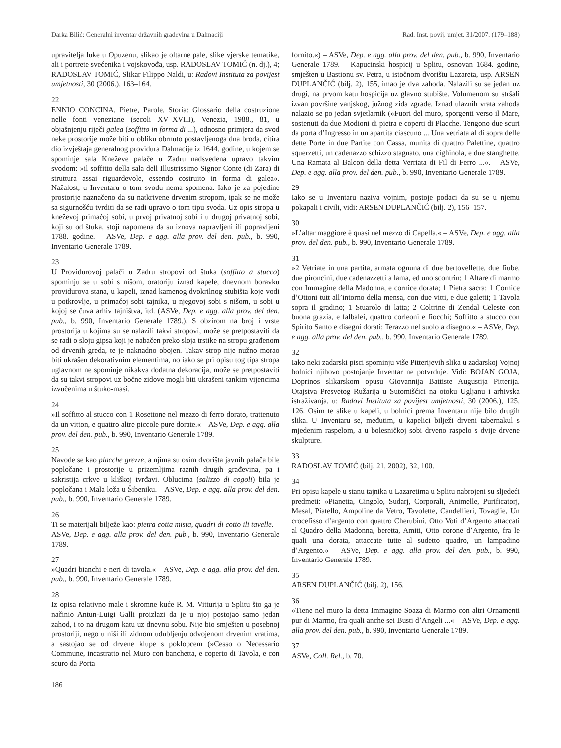Darka Bilić: Generalni inventar državnih građevina u Dalmaciji Rad. Inst. povij. umjet. 31/2007. (179–188)
upravitelja luke u Opuzenu, slikao je oltarne pale, slike vjerske tematike, ali i portrete svećenika i vojskovođa, usp. RADOSLAV TOMIĆ (n. dj.), 4; RADOSLAV TOMIĆ, Slikar Filippo Naldi, u: Radovi Instituta za povijest umjetnosti, 30 (2006.), 163–164.
22
ENNIO CONCINA, Pietre, Parole, Storia: Glossario della costruzione nelle fonti veneziane (secoli XV–XVIII), Venezia, 1988., 81, u objašnjenju riječi galea (soffitto in forma di ...), odnosno primjera da svod neke prostorije može biti u obliku obrnuto postavljenoga dna broda, citira dio izvještaja generalnog providura Dalmacije iz 1644. godine, u kojem se spominje sala Kneževe palače u Zadru nadsvedena upravo takvim svodom: »il soffitto della sala dell Illustrissimo Signor Conte (di Zara) di struttura assai riguardevole, essendo costruito in forma di galea«. Nažalost, u Inventaru o tom svodu nema spomena. Iako je za pojedine prostorije naznačeno da su natkrivene drvenim stropom, ipak se ne može sa sigurnošću tvrditi da se radi upravo o tom tipu svoda. Uz opis stropa u kneževoj primaćoj sobi, u prvoj privatnoj sobi i u drugoj privatnoj sobi, koji su od štuka, stoji napomena da su iznova napravljeni ili popravljeni 1788. godine. – ASVe, Dep. e agg. alla prov. del den. pub., b. 990, Inventario Generale 1789.
23
U Providurovoj palači u Zadru stropovi od štuka (soffitto a stucco) spominju se u sobi s nišom, oratoriju iznad kapele, dnevnom boravku providurova stana, u kapeli, iznad kamenog dvokrilnog stubišta koje vodi u potkrovlje, u primaćoj sobi tajnika, u njegovoj sobi s nišom, u sobi u kojoj se čuva arhiv tajništva, itd. (ASVe, Dep. e agg. alla prov. del den. pub., b. 990, Inventario Generale 1789.). S obzirom na broj i vrste prostorija u kojima su se nalazili takvi stropovi, može se pretpostaviti da se radi o sloju gipsa koji je nabačen preko sloja trstike na stropu građenom od drvenih greda, te je naknadno obojen. Takav strop nije nužno morao biti ukrašen dekorativnim elementima, no iako se pri opisu tog tipa stropa uglavnom ne spominje nikakva dodatna dekoracija, može se pretpostaviti da su takvi stropovi uz bočne zidove mogli biti ukrašeni tankim vijencima izvučenima u štuko-masi.
24
»Il soffitto al stucco con 1 Rosettone nel mezzo di ferro dorato, trattenuto da un vitton, e quattro altre piccole pure dorate.« – ASVe, Dep. e agg. alla prov. del den. pub., b. 990, Inventario Generale 1789.
25
Navode se kao placche grezze, a njima su osim dvorišta javnih palača bile popločane i prostorije u prizemljima raznih drugih građevina, pa i sakristija crkve u kliškoj tvrđavi. Oblucima (salizzo di cogoli) bila je popločana i Mala loža u Šibeniku. – ASVe, Dep. e agg. alla prov. del den. pub., b. 990, Inventario Generale 1789.
26
Ti se materijali bilježe kao: pietra cotta mista, quadri di cotto ili tavelle. – ASVe, Dep. e agg. alla prov. del den. pub., b. 990, Inventario Generale 1789.
27
»Quadri bianchi e neri di tavola.« – ASVe, Dep. e agg. alla prov. del den. pub., b. 990, Inventario Generale 1789.
28
Iz opisa relativno male i skromne kuće R. M. Vitturija u Splitu što ga je načinio Antun-Luigi Galli proizlazi da je u njoj postojao samo jedan zahod, i to na drugom katu uz dnevnu sobu. Nije bio smješten u posebnoj prostoriji, nego u niši ili zidnom udubljenju odvojenom drvenim vratima, a sastojao se od drvene klupe s poklopcem (»Cesso o Necessario Commune, incastratto nel Muro con banchetta, e coperto di Tavola, e con scuro da Porta
fornito.«) – ASVe, Dep. e agg. alla prov. del den. pub., b. 990, Inventario Generale 1789. – Kapucinski hospicij u Splitu, osnovan 1684. godine, smješten u Bastionu sv. Petra, u istočnom dvorištu Lazareta, usp. ARSEN DUPLANČIĆ (bilj. 2), 155, imao je dva zahoda. Nalazili su se jedan uz drugi, na prvom katu hospicija uz glavno stubište. Volumenom su stršali izvan površine vanjskog, južnog zida zgrade. Iznad ulaznih vrata zahoda nalazio se po jedan svjetlarnik (»Fuori del muro, sporgenti verso il Mare, sostenuti da due Modioni di pietra e coperti di Placche. Tengono due scuri da porta d’Ingresso in un apartita ciascuno ... Una vetriata al di sopra delle dette Porte in due Partite con Cassa, munita di quattro Palettine, quattro squerzetti, un cadenazzo schizzo stagnato, una cighinola, e due stanghette. Una Ramata al Balcon della detta Verriata di Fil di Ferro ...«. – ASVe, Dep. e agg. alla prov. del den. pub., b. 990, Inventario Generale 1789.
29
Iako se u Inventaru naziva vojnim, postoje podaci da su se u njemu pokapali i civili, vidi: ARSEN DUPLANČIĆ (bilj. 2), 156–157.
30
»L’altar maggiore è quasi nel mezzo di Capella.« – ASVe, Dep. e agg. alla prov. del den. pub., b. 990, Inventario Generale 1789.
31
»2 Vetriate in una partita, armata ognuna di due bertovellette, due fiube, due pironcini, due cadenazzetti a lama, ed uno scontrin; 1 Altare di marmo con Immagine della Madonna, e cornice dorata; 1 Pietra sacra; 1 Cornice d’Ottoni tutt all’intorno della mensa, con due vitti, e due galetti; 1 Tavola sopra il gradino; 1 Stuarolo di latta; 2 Coltrine di Zendal Celeste con buona grazia, e falbalei, quattro corleoni e fiocchi; Soffitto a stucco con Spirito Santo e disegni dorati; Terazzo nel suolo a disegno.« – ASVe, Dep. e agg. alla prov. del den. pub., b. 990, Inventario Generale 1789.
32
Iako neki zadarski pisci spominju više Pitterijevih slika u zadarskoj Vojnoj bolnici njihovo postojanje Inventar ne potvrđuje. Vidi: BOJAN GOJA, Doprinos slikarskom opusu Giovannija Battiste Augustija Pitterija. Otajstva Presvetog Ružarija u Sutomišćici na otoku Ugljanu i arhivska istraživanja, u: Radovi Instituta za povijest umjetnosti, 30 (2006.), 125, 126. Osim te slike u kapeli, u bolnici prema Inventaru nije bilo drugih slika. U Inventaru se, međutim, u kapelici bilježi drveni tabernakul s mjedenim raspelom, a u bolesničkoj sobi drveno raspelo s dvije drvene skulpture.
33
RADOSLAV TOMIĆ (bilj. 21, 2002), 32, 100.
34
Pri opisu kapele u stanu tajnika u Lazaretima u Splitu nabrojeni su sljedeći predmeti: »Pianetta, Cingolo, Sudarj, Corporali, Animelle, Purificatorj, Mesal, Piatello, Ampoline da Vetro, Tavolette, Candellieri, Tovaglie, Un crocefisso d’argento con quattro Cherubini, Otto Voti d’Argento attaccati al Quadro della Madonna, beretta, Amiti, Otto corone d’Argento, fra le quali una dorata, attaccate tutte al sudetto quadro, un lampadino d’Argento.« – ASVe, Dep. e agg. alla prov. del den. pub., b. 990, Inventario Generale 1789.
35
ARSEN DUPLANČIĆ (bilj. 2), 156.
36
»Tiene nel muro la detta Immagine Soaza di Marmo con altri Ornamenti pur di Marmo, fra quali anche sei Busti d’Angeli ...« – ASVe, Dep. e agg. alla prov. del den. pub., b. 990, Inventario Generale 1789.
37
ASVe, Coll. Rel., b. 70.
186